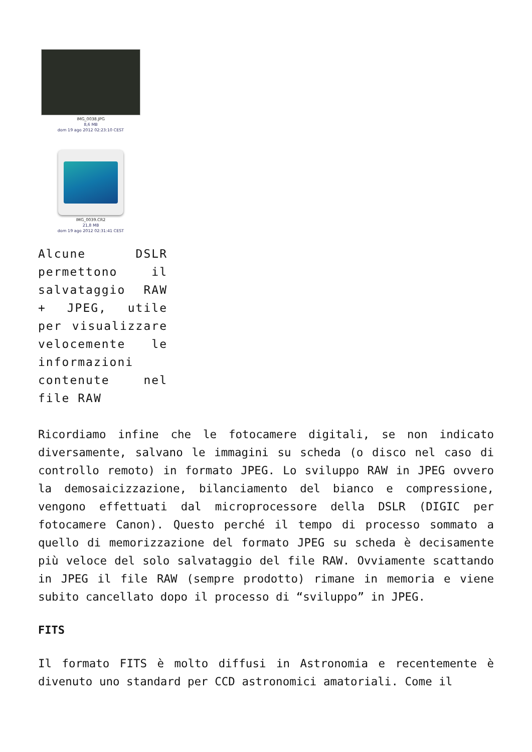IMG_0038.JPG
8,6 MB
dom 19 ago 2012 02:23:10 CEST
IMG_0039.CR2
21,8 MB
dom 19 ago 2012 02:31:41 CEST
Alcune DSLR permettono il salvataggio RAW + JPEG, utile per visualizzare velocemente le informazioni contenute nel file RAW
Ricordiamo infine che le fotocamere digitali, se non indicato diversamente, salvano le immagini su scheda (o disco nel caso di controllo remoto) in formato JPEG. Lo sviluppo RAW in JPEG ovvero la demosaicizzazione, bilanciamento del bianco e compressione, vengono effettuati dal microprocessore della DSLR (DIGIC per fotocamere Canon). Questo perché il tempo di processo sommato a quello di memorizzazione del formato JPEG su scheda è decisamente più veloce del solo salvataggio del file RAW. Ovviamente scattando in JPEG il file RAW (sempre prodotto) rimane in memoria e viene subito cancellato dopo il processo di “sviluppo” in JPEG.
FITS
Il formato FITS è molto diffusi in Astronomia e recentemente è divenuto uno standard per CCD astronomici amatoriali. Come il